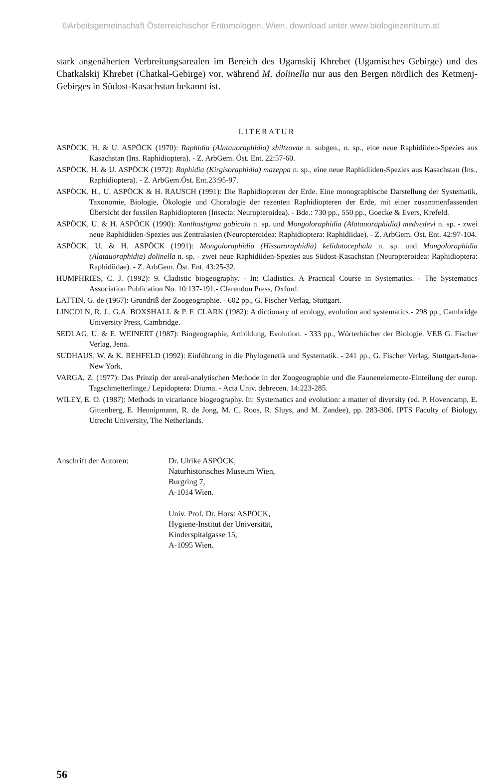©Arbeitsgemeinschaft Österreichischer Entomologen, Wien, download unter www.biologiezentrum.at
stark angenäherten Verbreitungsarealen im Bereich des Ugamskij Khrebet (Ugamisches Gebirge) und des Chatkalskij Khrebet (Chatkal-Gebirge) vor, während M. dolinella nur aus den Bergen nördlich des Ketmenj-Gebirges in Südost-Kasachstan bekannt ist.
LITERATUR
ASPÖCK, H. & U. ASPÖCK (1970): Raphidia (Alatauoraphidia) zhiltzovae n. subgen., n. sp., eine neue Raphidiiden-Spezies aus Kasachstan (Ins. Raphidioptera). - Z. ArbGem. Öst. Ent. 22:57-60.
ASPÖCK, H. & U. ASPÖCK (1972): Raphidia (Kirgisoraphidia) mazeppa n. sp., eine neue Raphidiiden-Spezies aus Kasachstan (Ins., Raphidioptera). - Z. ArbGem.Öst. Ent.23:95-97.
ASPÖCK, H., U. ASPÖCK & H. RAUSCH (1991): Die Raphidiopteren der Erde. Eine monographische Darstellung der Systematik, Taxonomie, Biologie, Ökologie und Chorologie der rezenten Raphidiopteren der Erde, mit einer zusammenfassenden Übersicht der fossilen Raphidiopteren (Insecta: Neuropteroidea). - Bde.: 730 pp., 550 pp., Goecke & Evers, Krefeld.
ASPÖCK, U. & H. ASPÖCK (1990): Xanthostigma gobicola n. sp. und Mongoloraphidia (Alatauoraphidia) medvedevi n. sp. - zwei neue Raphidiiden-Spezies aus Zentralasien (Neuropteroidea: Raphidioptera: Raphidiidae). - Z. ArbGem. Öst. Ent. 42:97-104.
ASPÖCK, U. & H. ASPÖCK (1991): Mongoloraphidia (Hissaroraphidia) kelidotocephala n. sp. und Mongoloraphidia (Alatauoraphidia) dolinella n. sp. - zwei neue Raphidiiden-Spezies aus Südost-Kasachstan (Neuropteroidea: Raphidioptera: Raphidiidae). - Z. ArbGem. Öst. Ent. 43:25-32.
HUMPHRIES, C. J. (1992): 9. Cladistic biogeography. - In: Cladistics. A Practical Course in Systematics. - The Systematics Association Publication No. 10:137-191.- Clarendon Press, Oxford.
LATTIN, G. de (1967): Grundriß der Zoogeographie. - 602 pp., G. Fischer Verlag, Stuttgart.
LINCOLN, R. J., G.A. BOXSHALL & P. F. CLARK (1982): A dictionary of ecology, evolution and systematics.- 298 pp., Cambridge University Press, Cambridge.
SEDLAG, U. & E. WEINERT (1987): Biogeographie, Artbildung, Evolution. - 333 pp., Wörterbücher der Biologie. VEB G. Fischer Verlag, Jena.
SUDHAUS, W. & K. REHFELD (1992): Einführung in die Phylogenetik und Systematik. - 241 pp., G. Fischer Verlag, Stuttgart-Jena-New York.
VARGA, Z. (1977): Das Prinzip der areal-analytischen Methode in der Zoogeographie und die Faunenelemente-Einteilung der europ. Tagschmetterlinge./ Lepidoptera: Diurna. - Acta Univ. debrecen. 14:223-285.
WILEY, E. O. (1987): Methods in vicariance biogeography. In: Systematics and evolution: a matter of diversity (ed. P. Hovencamp, E. Gittenberg, E. Hennipmann, R. de Jong, M. C. Roos, R. Sluys, and M. Zandee), pp. 283-306. IPTS Faculty of Biology, Utrecht University, The Netherlands.
Anschrift der Autoren: Dr. Ulrike ASPÖCK,
Naturhistorisches Museum Wien,
Burgring 7,
A-1014 Wien.
Univ. Prof. Dr. Horst ASPÖCK,
Hygiene-Institut der Universität,
Kinderspitalgasse 15,
A-1095 Wien.
56